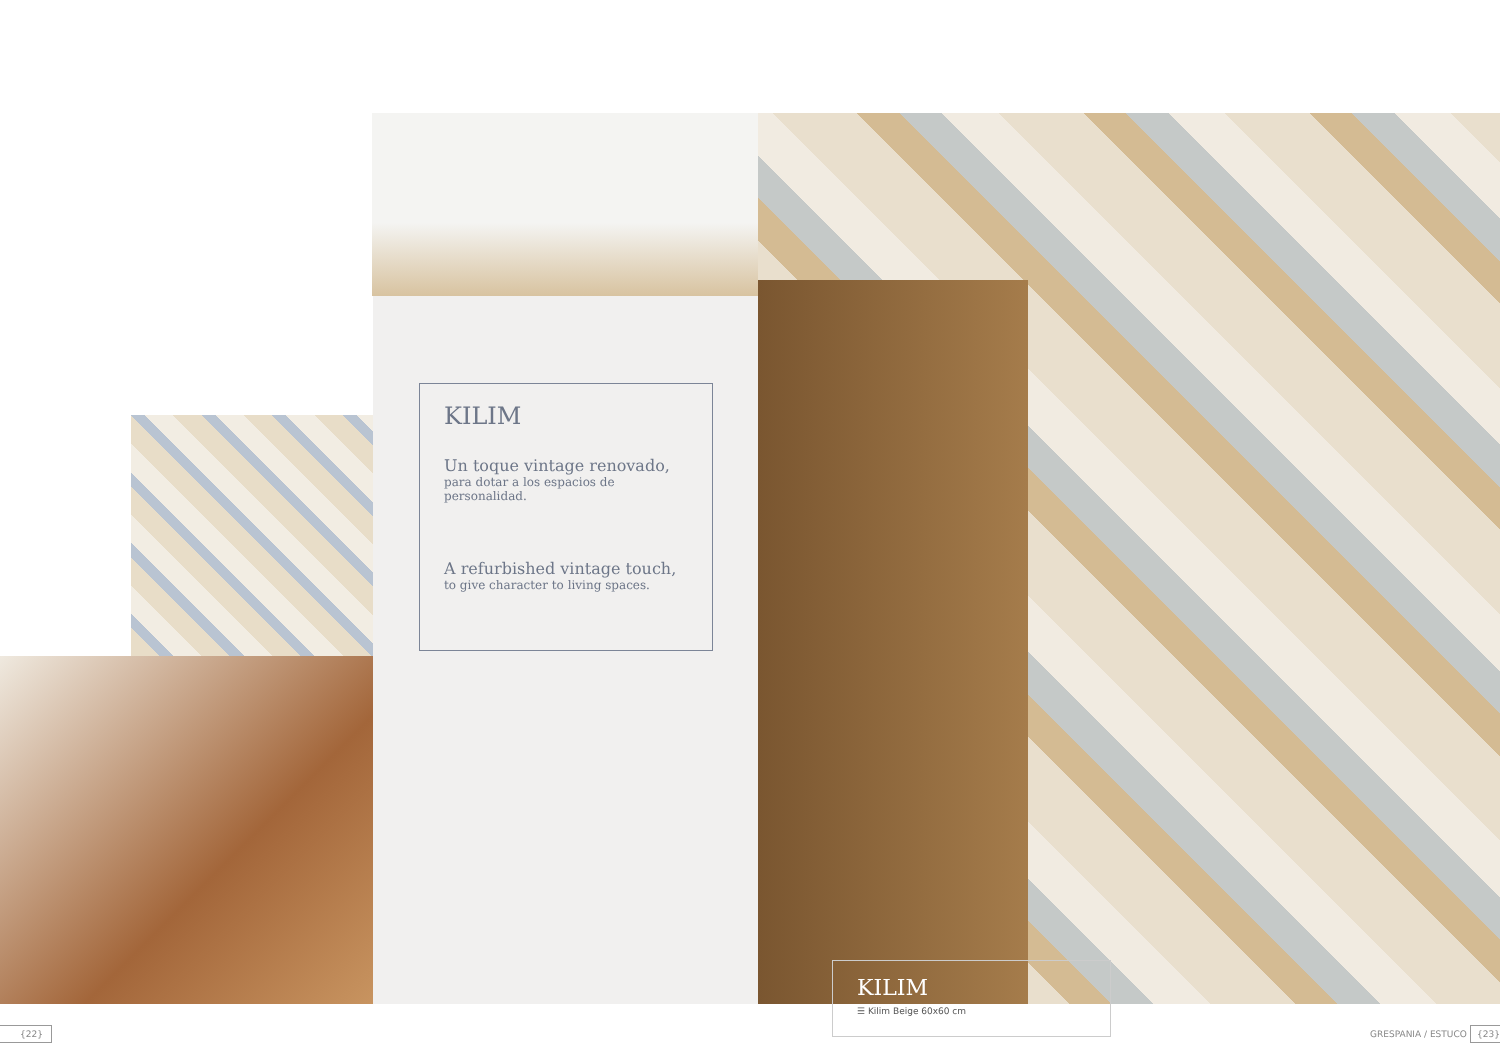KILIM
Un toque vintage renovado,
para dotar a los espacios de personalidad.
A refurbished vintage touch,
to give character to living spaces.
KILIM
☰ Kilim Beige 60x60 cm
{22} GRESPANIA / ESTUCO {23}